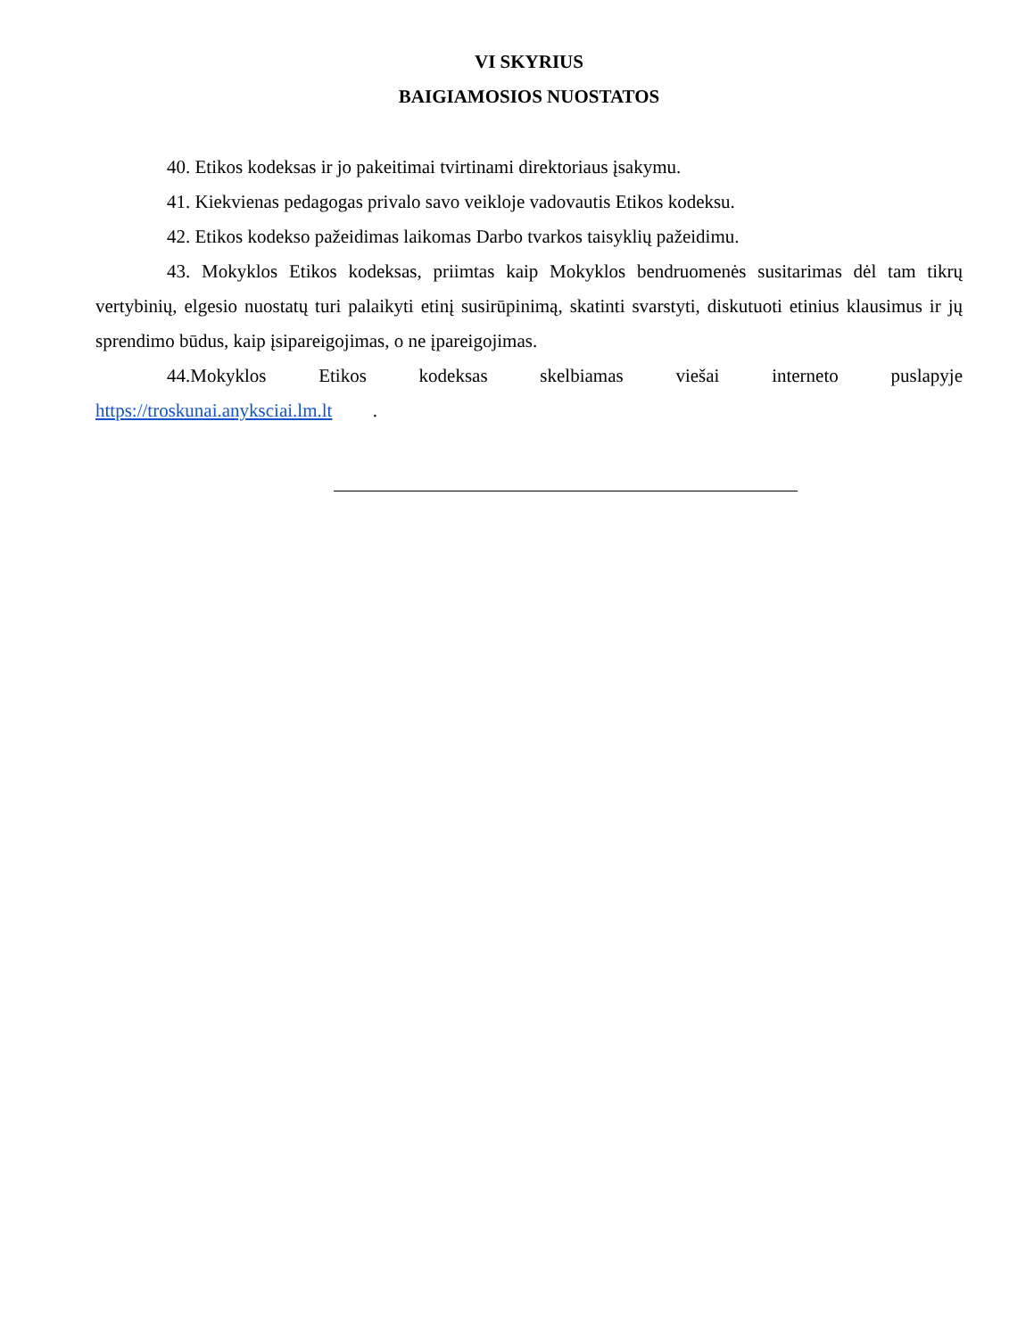VI SKYRIUS
BAIGIAMOSIOS NUOSTATOS
40. Etikos kodeksas ir jo pakeitimai tvirtinami direktoriaus įsakymu.
41. Kiekvienas pedagogas privalo savo veikloje vadovautis Etikos kodeksu.
42. Etikos kodekso pažeidimas laikomas Darbo tvarkos taisyklių pažeidimu.
43. Mokyklos Etikos kodeksas, priimtas kaip Mokyklos bendruomenės susitarimas dėl tam tikrų vertybinių, elgesio nuostatų turi palaikyti etinį susirūpinimą, skatinti svarstyti, diskutuoti etinius klausimus ir jų sprendimo būdus, kaip įsipareigojimas, o ne įpareigojimas.
44.Mokyklos Etikos kodeksas skelbiamas viešai interneto puslapyje https://troskunai.anyksciai.lm.lt .